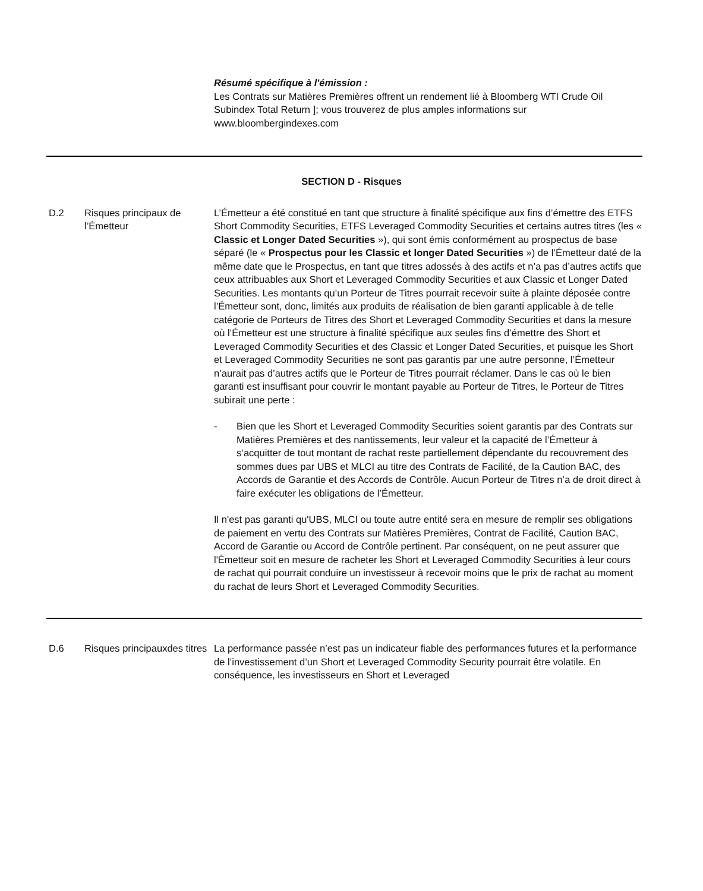Résumé spécifique à l'émission :
Les Contrats sur Matières Premières offrent un rendement lié à Bloomberg WTI Crude Oil Subindex Total Return ]; vous trouverez de plus amples informations sur www.bloombergindexes.com
SECTION D - Risques
D.2 Risques principaux de l’Émetteur
L’Émetteur a été constitué en tant que structure à finalité spécifique aux fins d’émettre des ETFS Short Commodity Securities, ETFS Leveraged Commodity Securities et certains autres titres (les « Classic et Longer Dated Securities »), qui sont émis conformément au prospectus de base séparé (le « Prospectus pour les Classic et longer Dated Securities ») de l’Émetteur daté de la même date que le Prospectus, en tant que titres adossés à des actifs et n’a pas d’autres actifs que ceux attribuables aux Short et Leveraged Commodity Securities et aux Classic et Longer Dated Securities. Les montants qu’un Porteur de Titres pourrait recevoir suite à plainte déposée contre l’Émetteur sont, donc, limités aux produits de réalisation de bien garanti applicable à de telle catégorie de Porteurs de Titres des Short et Leveraged Commodity Securities et dans la mesure où l’Émetteur est une structure à finalité spécifique aux seules fins d’émettre des Short et Leveraged Commodity Securities et des Classic et Longer Dated Securities, et puisque les Short et Leveraged Commodity Securities ne sont pas garantis par une autre personne, l’Émetteur n’aurait pas d’autres actifs que le Porteur de Titres pourrait réclamer. Dans le cas où le bien garanti est insuffisant pour couvrir le montant payable au Porteur de Titres, le Porteur de Titres subirait une perte :
- Bien que les Short et Leveraged Commodity Securities soient garantis par des Contrats sur Matières Premières et des nantissements, leur valeur et la capacité de l’Émetteur à s’acquitter de tout montant de rachat reste partiellement dépendante du recouvrement des sommes dues par UBS et MLCI au titre des Contrats de Facilité, de la Caution BAC, des Accords de Garantie et des Accords de Contrôle. Aucun Porteur de Titres n’a de droit direct à faire exécuter les obligations de l’Émetteur.
Il n'est pas garanti qu'UBS, MLCI ou toute autre entité sera en mesure de remplir ses obligations de paiement en vertu des Contrats sur Matières Premières, Contrat de Facilité, Caution BAC, Accord de Garantie ou Accord de Contrôle pertinent. Par conséquent, on ne peut assurer que l'Émetteur soit en mesure de racheter les Short et Leveraged Commodity Securities à leur cours de rachat qui pourrait conduire un investisseur à recevoir moins que le prix de rachat au moment du rachat de leurs Short et Leveraged Commodity Securities.
D.6 Risques principauxdes titres
La performance passée n’est pas un indicateur fiable des performances futures et la performance de l’investissement d’un Short et Leveraged Commodity Security pourrait être volatile. En conséquence, les investisseurs en Short et Leveraged